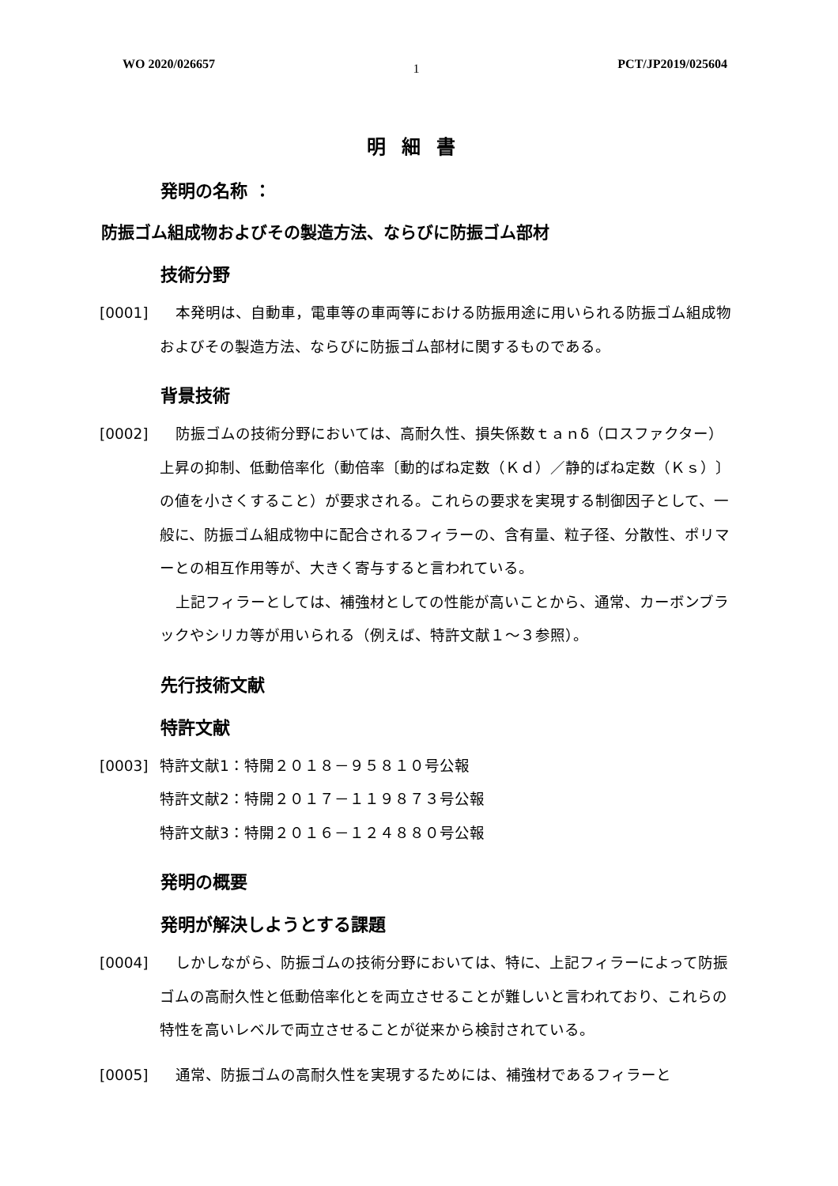WO 2020/026657 1 PCT/JP2019/025604
明細書
発明の名称 ：
防振ゴム組成物およびその製造方法、ならびに防振ゴム部材
技術分野
[0001] 本発明は、自動車，電車等の車両等における防振用途に用いられる防振ゴム組成物およびその製造方法、ならびに防振ゴム部材に関するものである。
背景技術
[0002] 防振ゴムの技術分野においては、高耐久性、損失係数ｔａｎδ（ロスファクター）上昇の抑制、低動倍率化（動倍率〔動的ばね定数（Ｋｄ）／静的ばね定数（Ｋｓ）〕の値を小さくすること）が要求される。これらの要求を実現する制御因子として、一般に、防振ゴム組成物中に配合されるフィラーの、含有量、粒子径、分散性、ポリマーとの相互作用等が、大きく寄与すると言われている。
上記フィラーとしては、補強材としての性能が高いことから、通常、カーボンブラックやシリカ等が用いられる（例えば、特許文献１～３参照）。
先行技術文献
特許文献
[0003] 特許文献1：特開２０１８－９５８１０号公報
特許文献2：特開２０１７－１１９８７３号公報
特許文献3：特開２０１６－１２４８８０号公報
発明の概要
発明が解決しようとする課題
[0004] しかしながら、防振ゴムの技術分野においては、特に、上記フィラーによって防振ゴムの高耐久性と低動倍率化とを両立させることが難しいと言われており、これらの特性を高いレベルで両立させることが従来から検討されている。
[0005] 通常、防振ゴムの高耐久性を実現するためには、補強材であるフィラーと